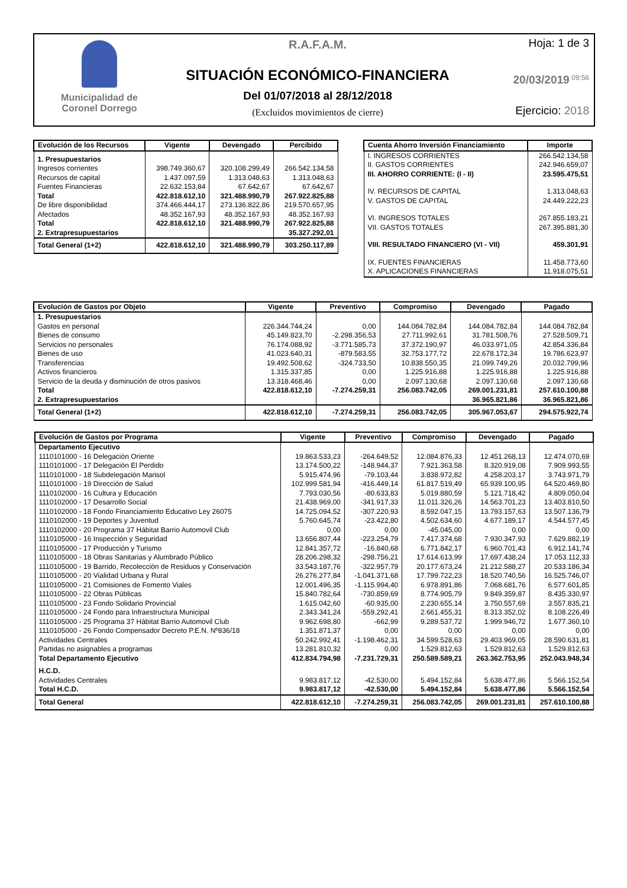Municipalidad de
Coronel Dorrego
R.A.F.A.M.
SITUACIÓN ECONÓMICO-FINANCIERA
Del 01/07/2018 al 28/12/2018
(Excluidos movimientos de cierre)
Hoja: 1 de 3
20/03/2019 09:56
Ejercicio: 2018
| Evolución de los Recursos | Vigente | Devengado | Percibido |
| --- | --- | --- | --- |
| 1. Presupuestarios | | | |
| Ingresos corrientes | 398.749.360,67 | 320.108.299,49 | 266.542.134,58 |
| Recursos de capital | 1.437.097,59 | 1.313.048,63 | 1.313.048,63 |
| Fuentes Financieras | 22.632.153,84 | 67.642,67 | 67.642,67 |
| Total | 422.818.612,10 | 321.488.990,79 | 267.922.825,88 |
| De libre disponibilidad | 374.466.444,17 | 273.136.822,86 | 219.570.657,95 |
| Afectados | 48.352.167,93 | 48.352.167,93 | 48.352.167,93 |
| Total | 422.818.612,10 | 321.488.990,79 | 267.922.825,88 |
| 2. Extrapresupuestarios | | | 35.327.292,01 |
| Total General (1+2) | 422.818.612,10 | 321.488.990,79 | 303.250.117,89 |
| Cuenta Ahorro Inversión Financiamiento | Importe |
| --- | --- |
| I. INGRESOS CORRIENTES | 266.542.134,58 |
| II. GASTOS CORRIENTES | 242.946.659,07 |
| III. AHORRO CORRIENTE: (I - II) | 23.595.475,51 |
| IV. RECURSOS DE CAPITAL | 1.313.048,63 |
| V. GASTOS DE CAPITAL | 24.449.222,23 |
| VI. INGRESOS TOTALES | 267.855.183,21 |
| VII. GASTOS TOTALES | 267.395.881,30 |
| VIII. RESULTADO FINANCIERO (VI - VII) | 459.301,91 |
| IX. FUENTES FINANCIERAS | 11.458.773,60 |
| X. APLICACIONES FINANCIERAS | 11.918.075,51 |
| Evolución de Gastos por Objeto | Vigente | Preventivo | Compromiso | Devengado | Pagado |
| --- | --- | --- | --- | --- | --- |
| 1. Presupuestarios | | | | | |
| Gastos en personal | 226.344.744,24 | 0,00 | 144.084.782,84 | 144.084.782,84 | 144.084.782,84 |
| Bienes de consumo | 45.149.823,70 | -2.298.356,53 | 27.711.992,61 | 31.781.508,76 | 27.528.509,71 |
| Servicios no personales | 76.174.088,92 | -3.771.585,73 | 37.372.190,97 | 46.033.971,05 | 42.854.336,84 |
| Bienes de uso | 41.023.640,31 | -879.583,55 | 32.753.177,72 | 22.678.172,34 | 19.786.623,97 |
| Transferencias | 19.492.508,62 | -324.733,50 | 10.838.550,35 | 21.099.749,26 | 20.032.799,96 |
| Activos financieros | 1.315.337,85 | 0,00 | 1.225.916,88 | 1.225.916,88 | 1.225.916,88 |
| Servicio de la deuda y disminución de otros pasivos | 13.318.468,46 | 0,00 | 2.097.130,68 | 2.097.130,68 | 2.097.130,68 |
| Total | 422.818.612,10 | -7.274.259,31 | 256.083.742,05 | 269.001.231,81 | 257.610.100,88 |
| 2. Extrapresupuestarios | | | | 36.965.821,86 | 36.965.821,86 |
| Total General (1+2) | 422.818.612,10 | -7.274.259,31 | 256.083.742,05 | 305.967.053,67 | 294.575.922,74 |
| Evolución de Gastos por Programa | Vigente | Preventivo | Compromiso | Devengado | Pagado |
| --- | --- | --- | --- | --- | --- |
| Departamento Ejecutivo | | | | | |
| 1110101000 - 16 Delegación Oriente | 19.863.533,23 | -264.649,52 | 12.084.876,33 | 12.451.268,13 | 12.474.070,69 |
| 1110101000 - 17 Delegación El Perdido | 13.174.500,22 | -148.944,37 | 7.921.363,58 | 8.320.919,08 | 7.909.993,55 |
| 1110101000 - 18 Subdelegación Marisol | 5.915.474,96 | -79.103,44 | 3.838.972,82 | 4.258.203,17 | 3.743.971,79 |
| 1110101000 - 19 Dirección de Salud | 102.999.581,94 | -416.449,14 | 61.817.519,49 | 65.939.100,95 | 64.520.469,80 |
| 1110102000 - 16 Cultura y Educación | 7.793.030,56 | -80.633,83 | 5.019.880,59 | 5.121.718,42 | 4.809.050,04 |
| 1110102000 - 17 Desarrollo Social | 21.438.969,00 | -341.917,33 | 11.011.326,26 | 14.563.701,23 | 13.403.810,50 |
| 1110102000 - 18 Fondo Financiamiento Educativo Ley 26075 | 14.725.094,52 | -307.220,93 | 8.592.047,15 | 13.793.157,63 | 13.507.136,79 |
| 1110102000 - 19 Deportes y Juventud | 5.760.645,74 | -23.422,80 | 4.502.634,60 | 4.677.189,17 | 4.544.577,45 |
| 1110102000 - 20 Programa 37 Hábitat Barrio Automovil Club | 0,00 | 0,00 | -45.045,00 | 0,00 | 0,00 |
| 1110105000 - 16 Inspección y Seguridad | 13.656.807,44 | -223.254,79 | 7.417.374,68 | 7.930.347,93 | 7.629.882,19 |
| 1110105000 - 17 Producción y Turismo | 12.841.357,72 | -16.840,68 | 6.771.842,17 | 6.960.701,43 | 6.912.141,74 |
| 1110105000 - 18 Obras Sanitarias y Alumbrado Público | 28.206.298,32 | -298.756,21 | 17.614.613,99 | 17.697.438,24 | 17.053.112,33 |
| 1110105000 - 19 Barrido, Recolección de Residuos y Conservación | 33.543.187,76 | -322.957,79 | 20.177.673,24 | 21.212.588,27 | 20.533.186,34 |
| 1110105000 - 20 Vialidad Urbana y Rural | 26.276.277,84 | -1.041.371,68 | 17.799.722,23 | 18.520.740,56 | 16.525.746,07 |
| 1110105000 - 21 Comisiones de Fomento Viales | 12.001.496,35 | -1.115.994,40 | 6.978.891,86 | 7.068.681,76 | 6.577.601,85 |
| 1110105000 - 22 Obras Públicas | 15.840.782,64 | -730.859,69 | 8.774.905,79 | 9.849.359,87 | 8.435.330,97 |
| 1110105000 - 23 Fondo Solidario Provincial | 1.615.042,60 | -60.935,00 | 2.230.655,14 | 3.750.557,69 | 3.557.835,21 |
| 1110105000 - 24 Fondo para Infraestructura Municipal | 2.343.341,24 | -559.292,41 | 2.661.455,31 | 8.313.352,02 | 8.108.226,49 |
| 1110105000 - 25 Programa 37 Hábitat Barrio Automovil Club | 9.962.698,80 | -662,99 | 9.289.537,72 | 1.999.946,72 | 1.677.360,10 |
| 1110105000 - 26 Fondo Compensador Decreto P.E.N. Nº836/18 | 1.351.871,37 | 0,00 | 0,00 | 0,00 | 0,00 |
| Actividades Centrales | 50.242.992,41 | -1.198.462,31 | 34.599.528,63 | 29.403.969,05 | 28.590.631,81 |
| Partidas no asignables a programas | 13.281.810,32 | 0,00 | 1.529.812,63 | 1.529.812,63 | 1.529.812,63 |
| Total Departamento Ejecutivo | 412.834.794,98 | -7.231.729,31 | 250.589.589,21 | 263.362.753,95 | 252.043.948,34 |
| H.C.D. | | | | | |
| Actividades Centrales | 9.983.817,12 | -42.530,00 | 5.494.152,84 | 5.638.477,86 | 5.566.152,54 |
| Total H.C.D. | 9.983.817,12 | -42.530,00 | 5.494.152,84 | 5.638.477,86 | 5.566.152,54 |
| Total General | 422.818.612,10 | -7.274.259,31 | 256.083.742,05 | 269.001.231,81 | 257.610.100,88 |